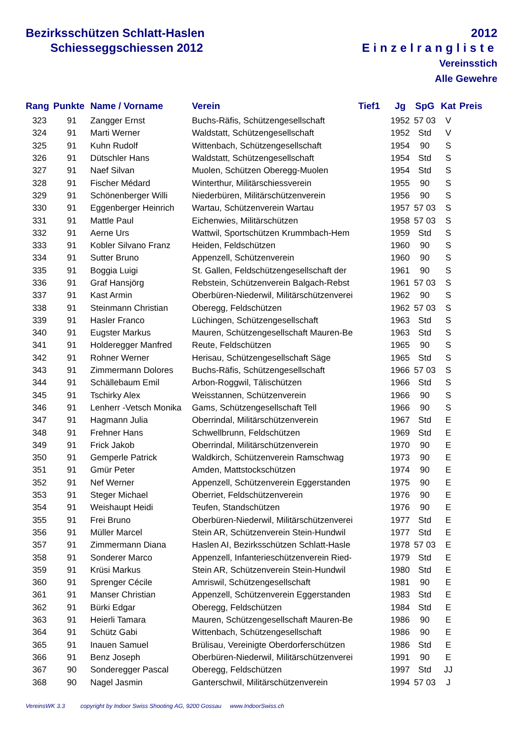Bezirksschützen Schlatt-Haslen
Schiesseggschiessen 2012
2012
Einzelrangliste
Vereinsstich
Alle Gewehre
| Rang | Punkte | Name / Vorname | Verein | Tief1 | Jg | SpG | Kat | Preis |
| --- | --- | --- | --- | --- | --- | --- | --- | --- |
| 323 | 91 | Zangger Ernst | Buchs-Räfis, Schützengesellschaft | | 1952 | 57 03 | V | |
| 324 | 91 | Marti Werner | Waldstatt, Schützengesellschaft | | 1952 | Std | V | |
| 325 | 91 | Kuhn Rudolf | Wittenbach, Schützengesellschaft | | 1954 | 90 | S | |
| 326 | 91 | Dütschler Hans | Waldstatt, Schützengesellschaft | | 1954 | Std | S | |
| 327 | 91 | Naef Silvan | Muolen, Schützen Oberegg-Muolen | | 1954 | Std | S | |
| 328 | 91 | Fischer Médard | Winterthur, Militärschiessverein | | 1955 | 90 | S | |
| 329 | 91 | Schönenberger Willi | Niederbüren, Militärschützenverein | | 1956 | 90 | S | |
| 330 | 91 | Eggenberger Heinrich | Wartau, Schützenverein Wartau | | 1957 | 57 03 | S | |
| 331 | 91 | Mattle Paul | Eichenwies, Militärschützen | | 1958 | 57 03 | S | |
| 332 | 91 | Aerne Urs | Wattwil, Sportschützen Krummbach-Hem | | 1959 | Std | S | |
| 333 | 91 | Kobler Silvano Franz | Heiden, Feldschützen | | 1960 | 90 | S | |
| 334 | 91 | Sutter Bruno | Appenzell, Schützenverein | | 1960 | 90 | S | |
| 335 | 91 | Boggia Luigi | St. Gallen, Feldschützengesellschaft der | | 1961 | 90 | S | |
| 336 | 91 | Graf Hansjörg | Rebstein, Schützenverein Balgach-Rebst | | 1961 | 57 03 | S | |
| 337 | 91 | Kast Armin | Oberbüren-Niederwil, Militärschützenverei | | 1962 | 90 | S | |
| 338 | 91 | Steinmann Christian | Oberegg, Feldschützen | | 1962 | 57 03 | S | |
| 339 | 91 | Hasler Franco | Lüchingen, Schützengesellschaft | | 1963 | Std | S | |
| 340 | 91 | Eugster Markus | Mauren, Schützengesellschaft Mauren-Be | | 1963 | Std | S | |
| 341 | 91 | Holderegger Manfred | Reute, Feldschützen | | 1965 | 90 | S | |
| 342 | 91 | Rohner Werner | Herisau, Schützengesellschaft Säge | | 1965 | Std | S | |
| 343 | 91 | Zimmermann Dolores | Buchs-Räfis, Schützengesellschaft | | 1966 | 57 03 | S | |
| 344 | 91 | Schällebaum Emil | Arbon-Roggwil, Tälischützen | | 1966 | Std | S | |
| 345 | 91 | Tschirky Alex | Weisstannen, Schützenverein | | 1966 | 90 | S | |
| 346 | 91 | Lenherr -Vetsch Monika | Gams, Schützengesellschaft Tell | | 1966 | 90 | S | |
| 347 | 91 | Hagmann Julia | Oberrindal, Militärschützenverein | | 1967 | Std | E | |
| 348 | 91 | Frehner Hans | Schwellbrunn, Feldschützen | | 1969 | Std | E | |
| 349 | 91 | Frick Jakob | Oberrindal, Militärschützenverein | | 1970 | 90 | E | |
| 350 | 91 | Gemperle Patrick | Waldkirch, Schützenverein Ramschwag | | 1973 | 90 | E | |
| 351 | 91 | Gmür Peter | Amden, Mattstockschützen | | 1974 | 90 | E | |
| 352 | 91 | Nef Werner | Appenzell, Schützenverein Eggerstanden | | 1975 | 90 | E | |
| 353 | 91 | Steger Michael | Oberriet, Feldschützenverein | | 1976 | 90 | E | |
| 354 | 91 | Weishaupt Heidi | Teufen, Standschützen | | 1976 | 90 | E | |
| 355 | 91 | Frei Bruno | Oberbüren-Niederwil, Militärschützenverei | | 1977 | Std | E | |
| 356 | 91 | Müller Marcel | Stein AR, Schützenverein Stein-Hundwil | | 1977 | Std | E | |
| 357 | 91 | Zimmermann Diana | Haslen AI, Bezirksschützen Schlatt-Hasle | | 1978 | 57 03 | E | |
| 358 | 91 | Sonderer Marco | Appenzell, Infanterieschützenverein Ried- | | 1979 | Std | E | |
| 359 | 91 | Krüsi Markus | Stein AR, Schützenverein Stein-Hundwil | | 1980 | Std | E | |
| 360 | 91 | Sprenger Cécile | Amriswil, Schützengesellschaft | | 1981 | 90 | E | |
| 361 | 91 | Manser Christian | Appenzell, Schützenverein Eggerstanden | | 1983 | Std | E | |
| 362 | 91 | Bürki Edgar | Oberegg, Feldschützen | | 1984 | Std | E | |
| 363 | 91 | Heierli Tamara | Mauren, Schützengesellschaft Mauren-Be | | 1986 | 90 | E | |
| 364 | 91 | Schütz Gabi | Wittenbach, Schützengesellschaft | | 1986 | 90 | E | |
| 365 | 91 | Inauen Samuel | Brülisau, Vereinigte Oberdorferschützen | | 1986 | Std | E | |
| 366 | 91 | Benz Joseph | Oberbüren-Niederwil, Militärschützenverei | | 1991 | 90 | E | |
| 367 | 90 | Sonderegger Pascal | Oberegg, Feldschützen | | 1997 | Std | JJ | |
| 368 | 90 | Nagel Jasmin | Ganterschwil, Militärschützenverein | | 1994 | 57 03 | J | |
VereinsWK 3.3 copyright by Indoor Swiss Shooting AG, 9200 Gossau www.IndoorSwiss.ch